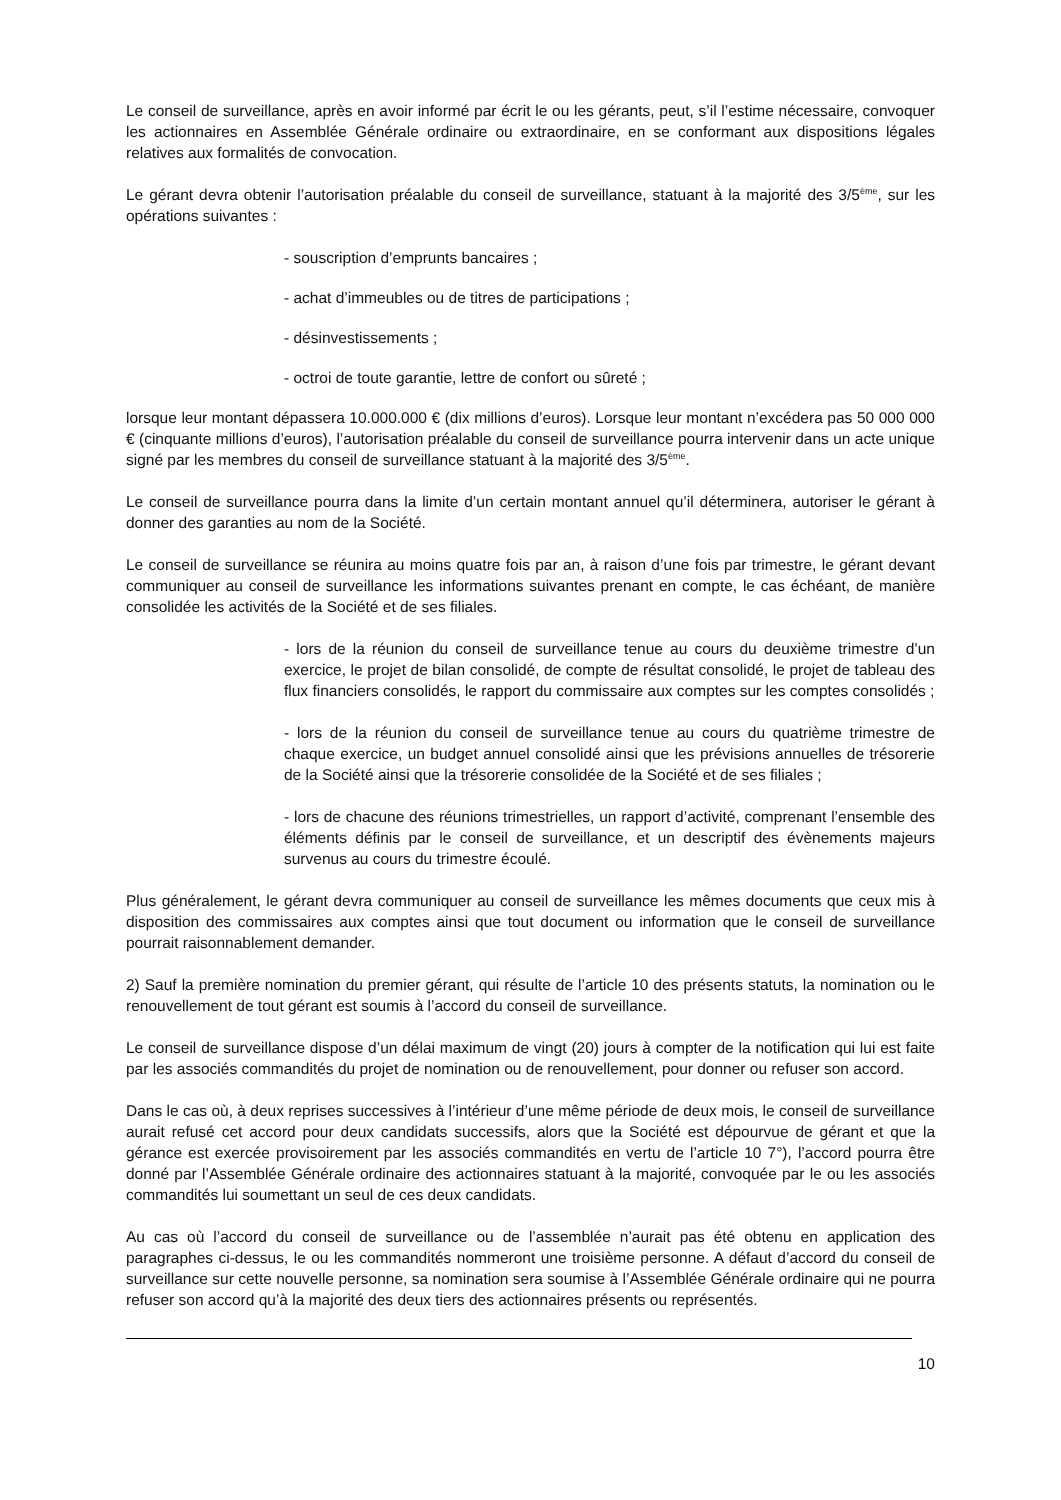Le conseil de surveillance, après en avoir informé par écrit le ou les gérants, peut, s’il l’estime nécessaire, convoquer les actionnaires en Assemblée Générale ordinaire ou extraordinaire, en se conformant aux dispositions légales relatives aux formalités de convocation.
Le gérant devra obtenir l’autorisation préalable du conseil de surveillance, statuant à la majorité des 3/5<sup>ème</sup>, sur les opérations suivantes :
- souscription d’emprunts bancaires ;
- achat d’immeubles ou de titres de participations ;
- désinvestissements ;
- octroi de toute garantie, lettre de confort ou sûreté ;
lorsque leur montant dépassera 10.000.000 € (dix millions d’euros). Lorsque leur montant n’excédera pas 50 000 000 € (cinquante millions d’euros), l’autorisation préalable du conseil de surveillance pourra intervenir dans un acte unique signé par les membres du conseil de surveillance statuant à la majorité des 3/5<sup>ème</sup>.
Le conseil de surveillance pourra dans la limite d’un certain montant annuel qu’il déterminera, autoriser le gérant à donner des garanties au nom de la Société.
Le conseil de surveillance se réunira au moins quatre fois par an, à raison d’une fois par trimestre, le gérant devant communiquer au conseil de surveillance les informations suivantes prenant en compte, le cas échéant, de manière consolidée les activités de la Société et de ses filiales.
- lors de la réunion du conseil de surveillance tenue au cours du deuxième trimestre d’un exercice, le projet de bilan consolidé, de compte de résultat consolidé, le projet de tableau des flux financiers consolidés, le rapport du commissaire aux comptes sur les comptes consolidés ;
- lors de la réunion du conseil de surveillance tenue au cours du quatrième trimestre de chaque exercice, un budget annuel consolidé ainsi que les prévisions annuelles de trésorerie de la Société ainsi que la trésorerie consolidée de la Société et de ses filiales ;
- lors de chacune des réunions trimestrielles, un rapport d’activité, comprenant l’ensemble des éléments définis par le conseil de surveillance, et un descriptif des évènements majeurs survenus au cours du trimestre écoulé.
Plus généralement, le gérant devra communiquer au conseil de surveillance les mêmes documents que ceux mis à disposition des commissaires aux comptes ainsi que tout document ou information que le conseil de surveillance pourrait raisonnablement demander.
2) Sauf la première nomination du premier gérant, qui résulte de l’article 10 des présents statuts, la nomination ou le renouvellement de tout gérant est soumis à l’accord du conseil de surveillance.
Le conseil de surveillance dispose d’un délai maximum de vingt (20) jours à compter de la notification qui lui est faite par les associés commandités du projet de nomination ou de renouvellement, pour donner ou refuser son accord.
Dans le cas où, à deux reprises successives à l’intérieur d’une même période de deux mois, le conseil de surveillance aurait refusé cet accord pour deux candidats successifs, alors que la Société est dépourvue de gérant et que la gérance est exercée provisoirement par les associés commandités en vertu de l’article 10 7°), l’accord pourra être donné par l’Assemblée Générale ordinaire des actionnaires statuant à la majorité, convoquée par le ou les associés commandités lui soumettant un seul de ces deux candidats.
Au cas où l’accord du conseil de surveillance ou de l’assemblée n’aurait pas été obtenu en application des paragraphes ci-dessus, le ou les commandités nommeront une troisième personne. A défaut d’accord du conseil de surveillance sur cette nouvelle personne, sa nomination sera soumise à l’Assemblée Générale ordinaire qui ne pourra refuser son accord qu’à la majorité des deux tiers des actionnaires présents ou représentés.
10